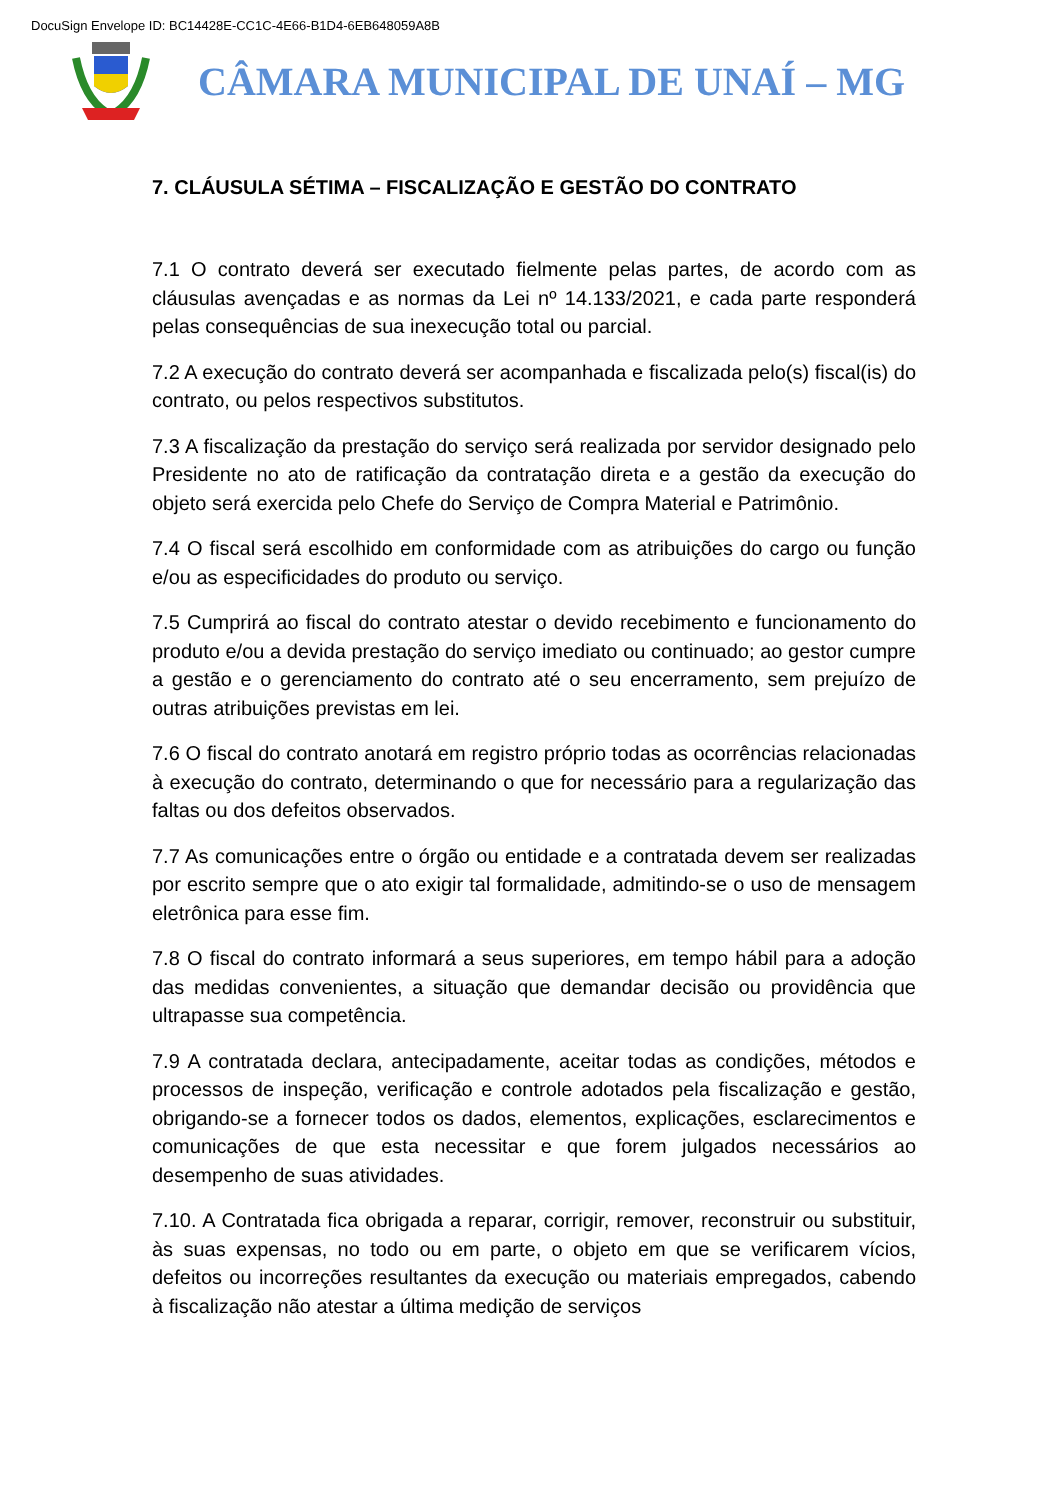DocuSign Envelope ID: BC14428E-CC1C-4E66-B1D4-6EB648059A8B
CÂMARA MUNICIPAL DE UNAÍ – MG
7. CLÁUSULA SÉTIMA – FISCALIZAÇÃO E GESTÃO DO CONTRATO
7.1 O contrato deverá ser executado fielmente pelas partes, de acordo com as cláusulas avençadas e as normas da Lei nº 14.133/2021, e cada parte responderá pelas consequências de sua inexecução total ou parcial.
7.2 A execução do contrato deverá ser acompanhada e fiscalizada pelo(s) fiscal(is) do contrato, ou pelos respectivos substitutos.
7.3 A fiscalização da prestação do serviço será realizada por servidor designado pelo Presidente no ato de ratificação da contratação direta e a gestão da execução do objeto será exercida pelo Chefe do Serviço de Compra Material e Patrimônio.
7.4 O fiscal será escolhido em conformidade com as atribuições do cargo ou função e/ou as especificidades do produto ou serviço.
7.5 Cumprirá ao fiscal do contrato atestar o devido recebimento e funcionamento do produto e/ou a devida prestação do serviço imediato ou continuado; ao gestor cumpre a gestão e o gerenciamento do contrato até o seu encerramento, sem prejuízo de outras atribuições previstas em lei.
7.6 O fiscal do contrato anotará em registro próprio todas as ocorrências relacionadas à execução do contrato, determinando o que for necessário para a regularização das faltas ou dos defeitos observados.
7.7 As comunicações entre o órgão ou entidade e a contratada devem ser realizadas por escrito sempre que o ato exigir tal formalidade, admitindo-se o uso de mensagem eletrônica para esse fim.
7.8 O fiscal do contrato informará a seus superiores, em tempo hábil para a adoção das medidas convenientes, a situação que demandar decisão ou providência que ultrapasse sua competência.
7.9 A contratada declara, antecipadamente, aceitar todas as condições, métodos e processos de inspeção, verificação e controle adotados pela fiscalização e gestão, obrigando-se a fornecer todos os dados, elementos, explicações, esclarecimentos e comunicações de que esta necessitar e que forem julgados necessários ao desempenho de suas atividades.
7.10. A Contratada fica obrigada a reparar, corrigir, remover, reconstruir ou substituir, às suas expensas, no todo ou em parte, o objeto em que se verificarem vícios, defeitos ou incorreções resultantes da execução ou materiais empregados, cabendo à fiscalização não atestar a última medição de serviços